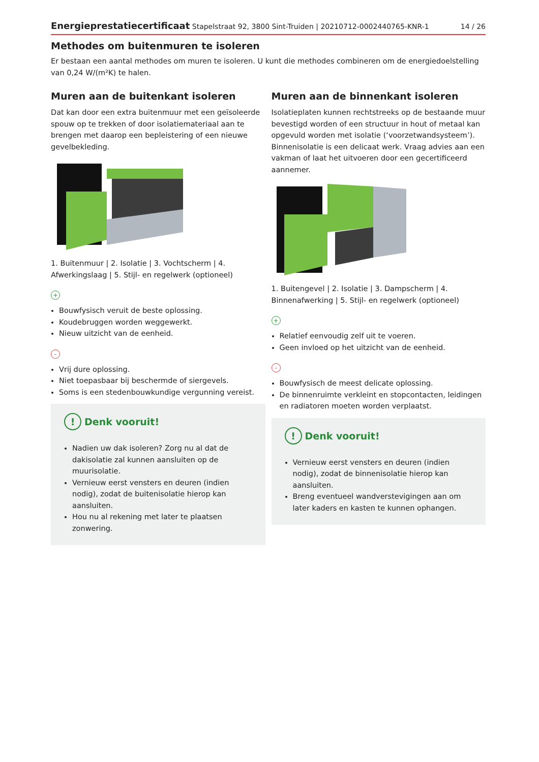Energieprestatiecertificaat Stapelstraat 92, 3800 Sint-Truiden | 20210712-0002440765-KNR-1 14 / 26
Methodes om buitenmuren te isoleren
Er bestaan een aantal methodes om muren te isoleren. U kunt die methodes combineren om de energiedoelstelling van 0,24 W/(m²K) te halen.
Muren aan de buitenkant isoleren
Dat kan door een extra buitenmuur met een geïsoleerde spouw op te trekken of door isolatiemateriaal aan te brengen met daarop een bepleistering of een nieuwe gevelbekleding.
1. Buitenmuur | 2. Isolatie | 3. Vochtscherm | 4. Afwerkingslaag | 5. Stijl- en regelwerk (optioneel)
+
Bouwfysisch veruit de beste oplossing.
Koudebruggen worden weggewerkt.
Nieuw uitzicht van de eenheid.
-
Vrij dure oplossing.
Niet toepasbaar bij beschermde of siergevels.
Soms is een stedenbouwkundige vergunning vereist.
! Denk vooruit!
Nadien uw dak isoleren? Zorg nu al dat de dakisolatie zal kunnen aansluiten op de muurisolatie.
Vernieuw eerst vensters en deuren (indien nodig), zodat de buitenisolatie hierop kan aansluiten.
Hou nu al rekening met later te plaatsen zonwering.
Muren aan de binnenkant isoleren
Isolatieplaten kunnen rechtstreeks op de bestaande muur bevestigd worden of een structuur in hout of metaal kan opgevuld worden met isolatie (‘voorzetwandsysteem’). Binnenisolatie is een delicaat werk. Vraag advies aan een vakman of laat het uitvoeren door een gecertificeerd aannemer.
1. Buitengevel | 2. Isolatie | 3. Dampscherm | 4. Binnenafwerking | 5. Stijl- en regelwerk (optioneel)
+
Relatief eenvoudig zelf uit te voeren.
Geen invloed op het uitzicht van de eenheid.
-
Bouwfysisch de meest delicate oplossing.
De binnenruimte verkleint en stopcontacten, leidingen en radiatoren moeten worden verplaatst.
! Denk vooruit!
Vernieuw eerst vensters en deuren (indien nodig), zodat de binnenisolatie hierop kan aansluiten.
Breng eventueel wandverstevigingen aan om later kaders en kasten te kunnen ophangen.